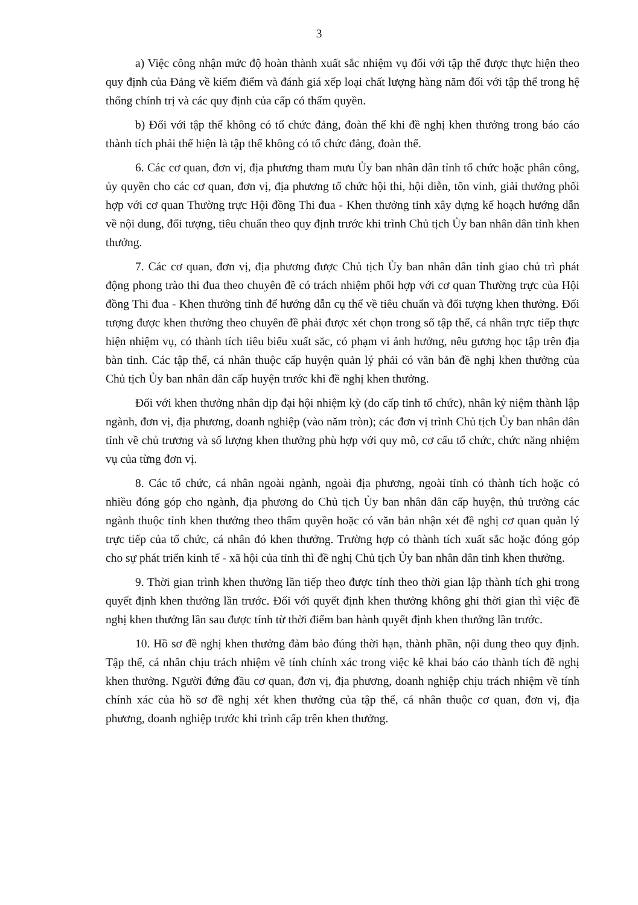3
a) Việc công nhận mức độ hoàn thành xuất sắc nhiệm vụ đối với tập thể được thực hiện theo quy định của Đảng về kiểm điểm và đánh giá xếp loại chất lượng hàng năm đối với tập thể trong hệ thống chính trị và các quy định của cấp có thẩm quyền.
b) Đối với tập thể không có tổ chức đảng, đoàn thể khi đề nghị khen thưởng trong báo cáo thành tích phải thể hiện là tập thể không có tổ chức đảng, đoàn thể.
6. Các cơ quan, đơn vị, địa phương tham mưu Ủy ban nhân dân tỉnh tổ chức hoặc phân công, ủy quyền cho các cơ quan, đơn vị, địa phương tổ chức hội thi, hội diễn, tôn vinh, giải thưởng phối hợp với cơ quan Thường trực Hội đồng Thi đua - Khen thưởng tỉnh xây dựng kế hoạch hướng dẫn về nội dung, đối tượng, tiêu chuẩn theo quy định trước khi trình Chủ tịch Ủy ban nhân dân tỉnh khen thưởng.
7. Các cơ quan, đơn vị, địa phương được Chủ tịch Ủy ban nhân dân tỉnh giao chủ trì phát động phong trào thi đua theo chuyên đề có trách nhiệm phối hợp với cơ quan Thường trực của Hội đồng Thi đua - Khen thưởng tỉnh để hướng dẫn cụ thể về tiêu chuẩn và đối tượng khen thưởng. Đối tượng được khen thưởng theo chuyên đề phải được xét chọn trong số tập thể, cá nhân trực tiếp thực hiện nhiệm vụ, có thành tích tiêu biểu xuất sắc, có phạm vi ảnh hưởng, nêu gương học tập trên địa bàn tỉnh. Các tập thể, cá nhân thuộc cấp huyện quản lý phải có văn bản đề nghị khen thưởng của Chủ tịch Ủy ban nhân dân cấp huyện trước khi đề nghị khen thưởng.
Đối với khen thưởng nhân dịp đại hội nhiệm kỳ (do cấp tỉnh tổ chức), nhân kỷ niệm thành lập ngành, đơn vị, địa phương, doanh nghiệp (vào năm tròn); các đơn vị trình Chủ tịch Ủy ban nhân dân tỉnh về chủ trương và số lượng khen thưởng phù hợp với quy mô, cơ cấu tổ chức, chức năng nhiệm vụ của từng đơn vị.
8. Các tổ chức, cá nhân ngoài ngành, ngoài địa phương, ngoài tỉnh có thành tích hoặc có nhiều đóng góp cho ngành, địa phương do Chủ tịch Ủy ban nhân dân cấp huyện, thủ trưởng các ngành thuộc tỉnh khen thưởng theo thẩm quyền hoặc có văn bản nhận xét đề nghị cơ quan quản lý trực tiếp của tổ chức, cá nhân đó khen thưởng. Trường hợp có thành tích xuất sắc hoặc đóng góp cho sự phát triển kinh tế - xã hội của tỉnh thì đề nghị Chủ tịch Ủy ban nhân dân tỉnh khen thưởng.
9. Thời gian trình khen thưởng lần tiếp theo được tính theo thời gian lập thành tích ghi trong quyết định khen thưởng lần trước. Đối với quyết định khen thưởng không ghi thời gian thì việc đề nghị khen thưởng lần sau được tính từ thời điểm ban hành quyết định khen thưởng lần trước.
10. Hồ sơ đề nghị khen thưởng đảm bảo đúng thời hạn, thành phần, nội dung theo quy định. Tập thể, cá nhân chịu trách nhiệm về tính chính xác trong việc kê khai báo cáo thành tích đề nghị khen thưởng. Người đứng đầu cơ quan, đơn vị, địa phương, doanh nghiệp chịu trách nhiệm về tính chính xác của hồ sơ đề nghị xét khen thưởng của tập thể, cá nhân thuộc cơ quan, đơn vị, địa phương, doanh nghiệp trước khi trình cấp trên khen thưởng.